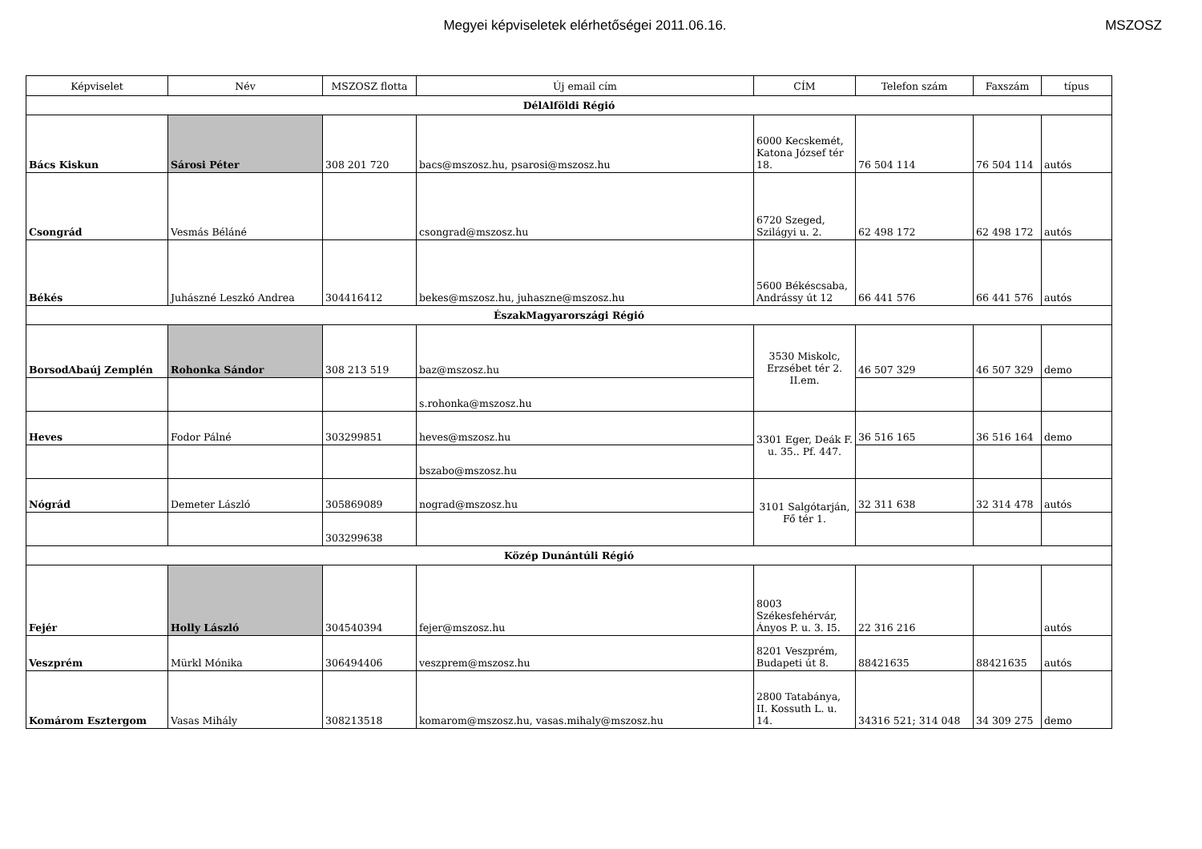Megyei képviseletek elérhetőségei 2011.06.16.
MSZOSZ
| Képviselet | Név | MSZOSZ flotta | Új email cím | CÍM | Telefon szám | Faxszám | típus |
| --- | --- | --- | --- | --- | --- | --- | --- |
| DélAlföldi Régió | | | | | | | |
| Bács Kiskun | Sárosi Péter | 308 201 720 | bacs@mszosz.hu, psarosi@mszosz.hu | 6000 Kecskemét, Katona József tér 18. | 76 504 114 | 76 504 114 | autós |
| Csongrád | Vesmás Béláné | | csongrad@mszosz.hu | 6720 Szeged, Szilágyi u. 2. | 62 498 172 | 62 498 172 | autós |
| Békés | Juhászné Leszkó Andrea | 304416412 | bekes@mszosz.hu, juhaszne@mszosz.hu | 5600 Békéscsaba, Andrássy út 12 | 66 441 576 | 66 441 576 | autós |
| ÉszakMagyarországi Régió | | | | | | | |
| BorsodAbaúj Zemplén | Rohonka Sándor | 308 213 519 | baz@mszosz.hu | 3530 Miskolc, Erzsébet tér 2. II.em. | 46 507 329 | 46 507 329 | demo |
| | | | s.rohonka@mszosz.hu | | | | |
| Heves | Fodor Pálné | 303299851 | heves@mszosz.hu | 3301 Eger, Deák F. u. 35.. Pf. 447. | 36 516 165 | 36 516 164 | demo |
| | | | bszabo@mszosz.hu | | | | |
| Nógrád | Demeter László | 305869089 | nograd@mszosz.hu | 3101 Salgótarján, Fő tér 1. | 32 311 638 | 32 314 478 | autós |
| | | 303299638 | | | | | |
| Közép Dunántúli Régió | | | | | | | |
| Fejér | Holly László | 304540394 | fejer@mszosz.hu | 8003 Székesfehérvár, Ányos P. u. 3. I5. | 22 316 216 | | autós |
| Veszprém | Mürkl Mónika | 306494406 | veszprem@mszosz.hu | 8201 Veszprém, Budapeti út 8. | 88421635 | 88421635 | autós |
| Komárom Esztergom | Vasas Mihály | 308213518 | komarom@mszosz.hu, vasas.mihaly@mszosz.hu | 2800 Tatabánya, II. Kossuth L. u. 14. | 34316 521; 314 048 | 34 309 275 | demo |